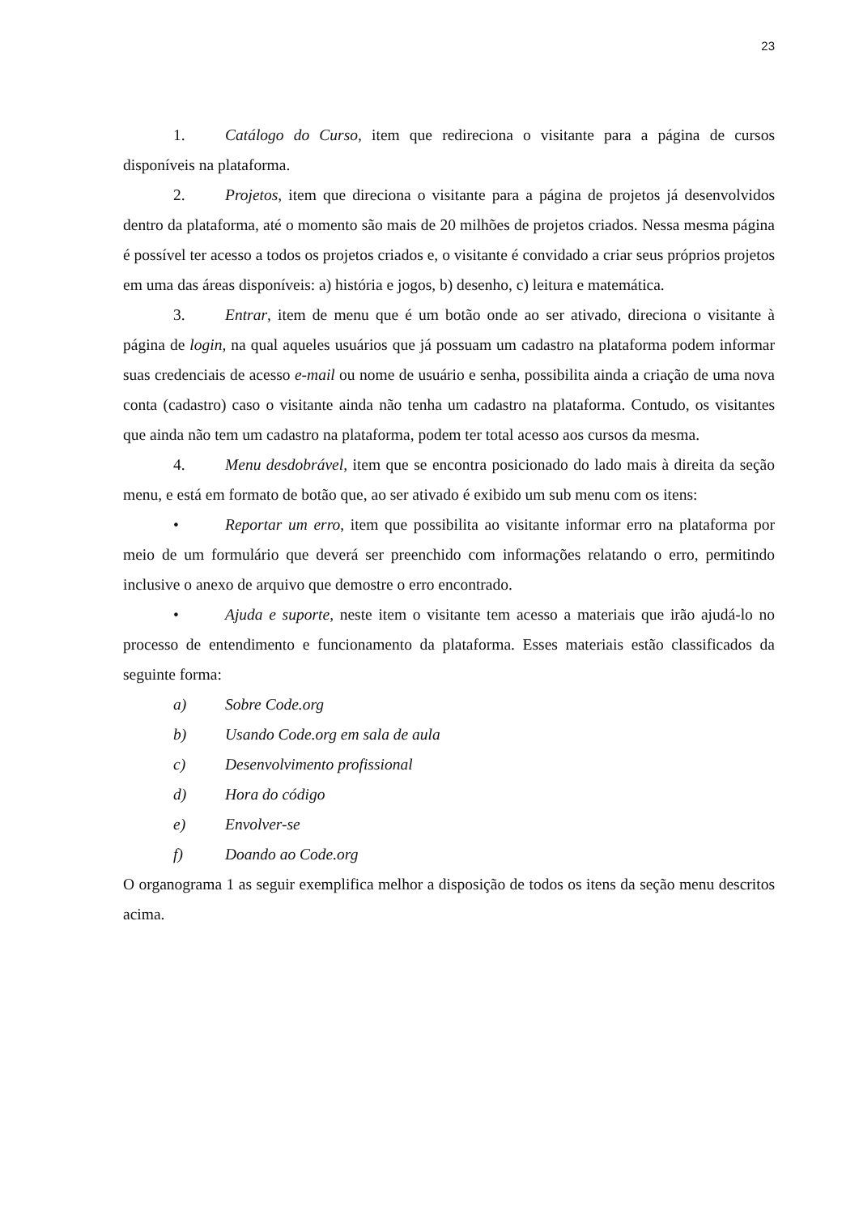23
1. Catálogo do Curso, item que redireciona o visitante para a página de cursos disponíveis na plataforma.
2. Projetos, item que direciona o visitante para a página de projetos já desenvolvidos dentro da plataforma, até o momento são mais de 20 milhões de projetos criados. Nessa mesma página é possível ter acesso a todos os projetos criados e, o visitante é convidado a criar seus próprios projetos em uma das áreas disponíveis: a) história e jogos, b) desenho, c) leitura e matemática.
3. Entrar, item de menu que é um botão onde ao ser ativado, direciona o visitante à página de login, na qual aqueles usuários que já possuam um cadastro na plataforma podem informar suas credenciais de acesso e-mail ou nome de usuário e senha, possibilita ainda a criação de uma nova conta (cadastro) caso o visitante ainda não tenha um cadastro na plataforma. Contudo, os visitantes que ainda não tem um cadastro na plataforma, podem ter total acesso aos cursos da mesma.
4. Menu desdobrável, item que se encontra posicionado do lado mais à direita da seção menu, e está em formato de botão que, ao ser ativado é exibido um sub menu com os itens:
• Reportar um erro, item que possibilita ao visitante informar erro na plataforma por meio de um formulário que deverá ser preenchido com informações relatando o erro, permitindo inclusive o anexo de arquivo que demostre o erro encontrado.
• Ajuda e suporte, neste item o visitante tem acesso a materiais que irão ajudá-lo no processo de entendimento e funcionamento da plataforma. Esses materiais estão classificados da seguinte forma:
a) Sobre Code.org
b) Usando Code.org em sala de aula
c) Desenvolvimento profissional
d) Hora do código
e) Envolver-se
f) Doando ao Code.org
O organograma 1 as seguir exemplifica melhor a disposição de todos os itens da seção menu descritos acima.